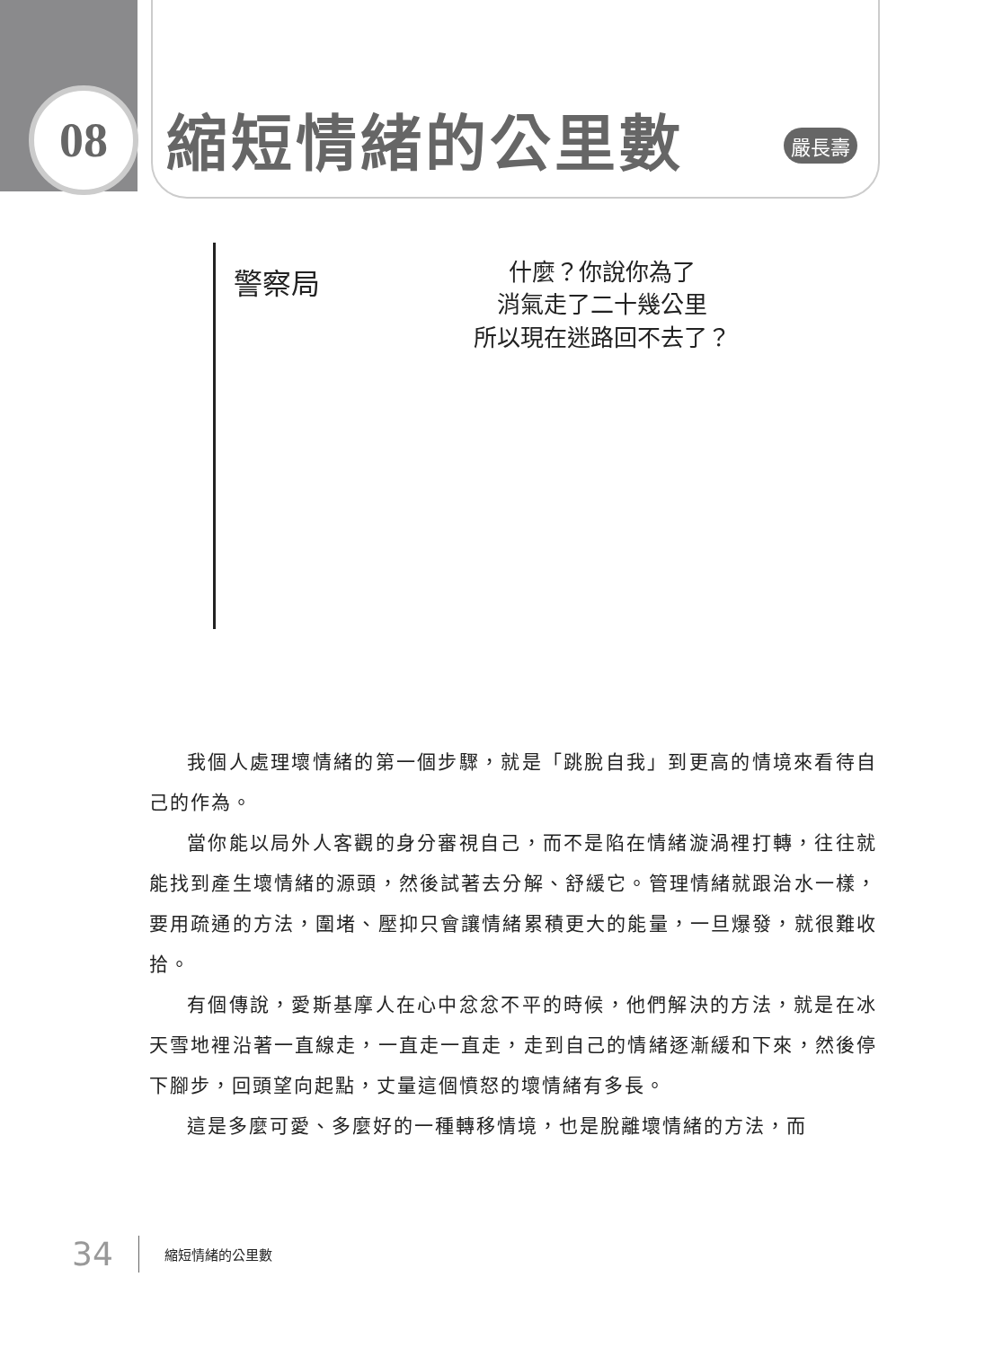08 縮短情緒的公里數 嚴長壽
警察局
什麼？你說你為了
消氣走了二十幾公里
所以現在迷路回不去了？
我個人處理壞情緒的第一個步驟，就是「跳脫自我」到更高的情境來看待自己的作為。
當你能以局外人客觀的身分審視自己，而不是陷在情緒漩渦裡打轉，往往就能找到產生壞情緒的源頭，然後試著去分解、舒緩它。管理情緒就跟治水一樣，要用疏通的方法，圍堵、壓抑只會讓情緒累積更大的能量，一旦爆發，就很難收拾。
有個傳說，愛斯基摩人在心中忿忿不平的時候，他們解決的方法，就是在冰天雪地裡沿著一直線走，一直走一直走，走到自己的情緒逐漸緩和下來，然後停下腳步，回頭望向起點，丈量這個憤怒的壞情緒有多長。
這是多麼可愛、多麼好的一種轉移情境，也是脫離壞情緒的方法，而
34 縮短情緒的公里數